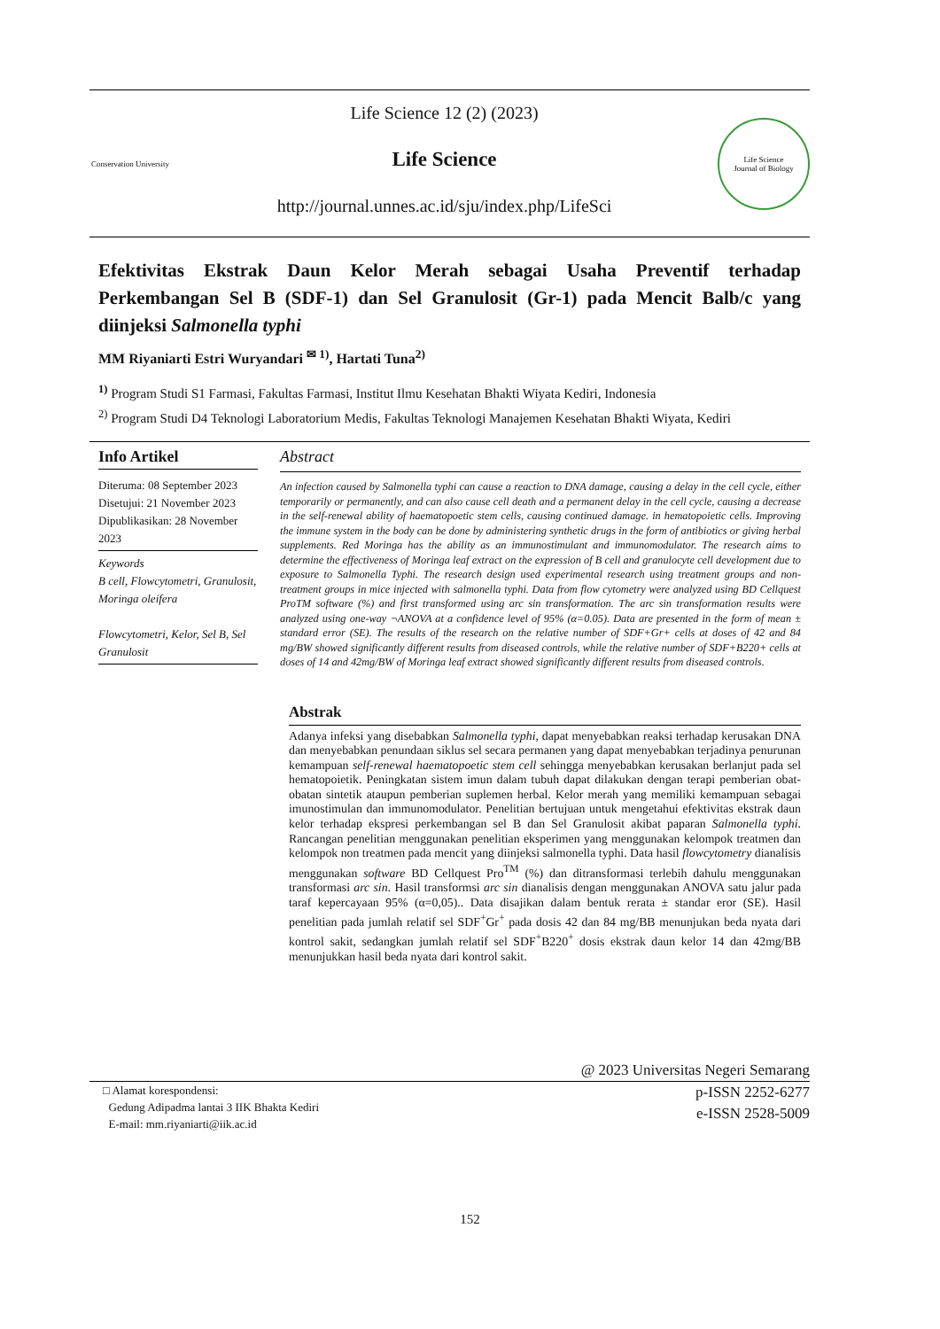Conservation University
Life Science 12 (2) (2023)
Life Science
http://journal.unnes.ac.id/sju/index.php/LifeSci
Life Science
Journal of Biology
Efektivitas Ekstrak Daun Kelor Merah sebagai Usaha Preventif terhadap Perkembangan Sel B (SDF-1) dan Sel Granulosit (Gr-1) pada Mencit Balb/c yang diinjeksi Salmonella typhi
MM Riyaniarti Estri Wuryandari <sup>✉ 1)</sup>, Hartati Tuna<sup>2)</sup>
<sup>1)</sup> Program Studi S1 Farmasi, Fakultas Farmasi, Institut Ilmu Kesehatan Bhakti Wiyata Kediri, Indonesia
<sup>2)</sup> Program Studi D4 Teknologi Laboratorium Medis, Fakultas Teknologi Manajemen Kesehatan Bhakti Wiyata, Kediri
Info Artikel
Diteruma: 08 September 2023
Disetujui: 21 November 2023
Dipublikasikan: 28 November 2023
Keywords
B cell, Flowcytometri, Granulosit, Moringa oleifera
Flowcytometri, Kelor, Sel B, Sel Granulosit
Abstract
An infection caused by Salmonella typhi can cause a reaction to DNA damage, causing a delay in the cell cycle, either temporarily or permanently, and can also cause cell death and a permanent delay in the cell cycle, causing a decrease in the self-renewal ability of haematopoetic stem cells, causing continued damage. in hematopoietic cells. Improving the immune system in the body can be done by administering synthetic drugs in the form of antibiotics or giving herbal supplements. Red Moringa has the ability as an immunostimulant and immunomodulator. The research aims to determine the effectiveness of Moringa leaf extract on the expression of B cell and granulocyte cell development due to exposure to Salmonella Typhi. The research design used experimental research using treatment groups and non-treatment groups in mice injected with salmonella typhi. Data from flow cytometry were analyzed using BD Cellquest ProTM software (%) and first transformed using arc sin transformation. The arc sin transformation results were analyzed using one-way ¬ANOVA at a confidence level of 95% (α=0.05). Data are presented in the form of mean ± standard error (SE). The results of the research on the relative number of SDF+Gr+ cells at doses of 42 and 84 mg/BW showed significantly different results from diseased controls, while the relative number of SDF+B220+ cells at doses of 14 and 42mg/BW of Moringa leaf extract showed significantly different results from diseased controls.
Abstrak
Adanya infeksi yang disebabkan Salmonella typhi, dapat menyebabkan reaksi terhadap kerusakan DNA dan menyebabkan penundaan siklus sel secara permanen yang dapat menyebabkan terjadinya penurunan kemampuan self-renewal haematopoetic stem cell sehingga menyebabkan kerusakan berlanjut pada sel hematopoietik. Peningkatan sistem imun dalam tubuh dapat dilakukan dengan terapi pemberian obat-obatan sintetik ataupun pemberian suplemen herbal. Kelor merah yang memiliki kemampuan sebagai imunostimulan dan immunomodulator. Penelitian bertujuan untuk mengetahui efektivitas ekstrak daun kelor terhadap ekspresi perkembangan sel B dan Sel Granulosit akibat paparan Salmonella typhi. Rancangan penelitian menggunakan penelitian eksperimen yang menggunakan kelompok treatmen dan kelompok non treatmen pada mencit yang diinjeksi salmonella typhi. Data hasil flowcytometry dianalisis menggunakan software BD Cellquest Pro<sup>TM</sup> (%) dan ditransformasi terlebih dahulu menggunakan transformasi arc sin. Hasil transformsi arc sin dianalisis dengan menggunakan ANOVA satu jalur pada taraf kepercayaan 95% (α=0,05).. Data disajikan dalam bentuk rerata ± standar eror (SE). Hasil penelitian pada jumlah relatif sel SDF<sup>+</sup>Gr<sup>+</sup> pada dosis 42 dan 84 mg/BB menunjukan beda nyata dari kontrol sakit, sedangkan jumlah relatif sel SDF<sup>+</sup>B220<sup>+</sup> dosis ekstrak daun kelor 14 dan 42mg/BB menunjukkan hasil beda nyata dari kontrol sakit.
@ 2023 Universitas Negeri Semarang
□ Alamat korespondensi:
Gedung Adipadma lantai 3 IIK Bhakta Kediri
E-mail: mm.riyaniarti@iik.ac.id
p-ISSN 2252-6277
e-ISSN 2528-5009
152